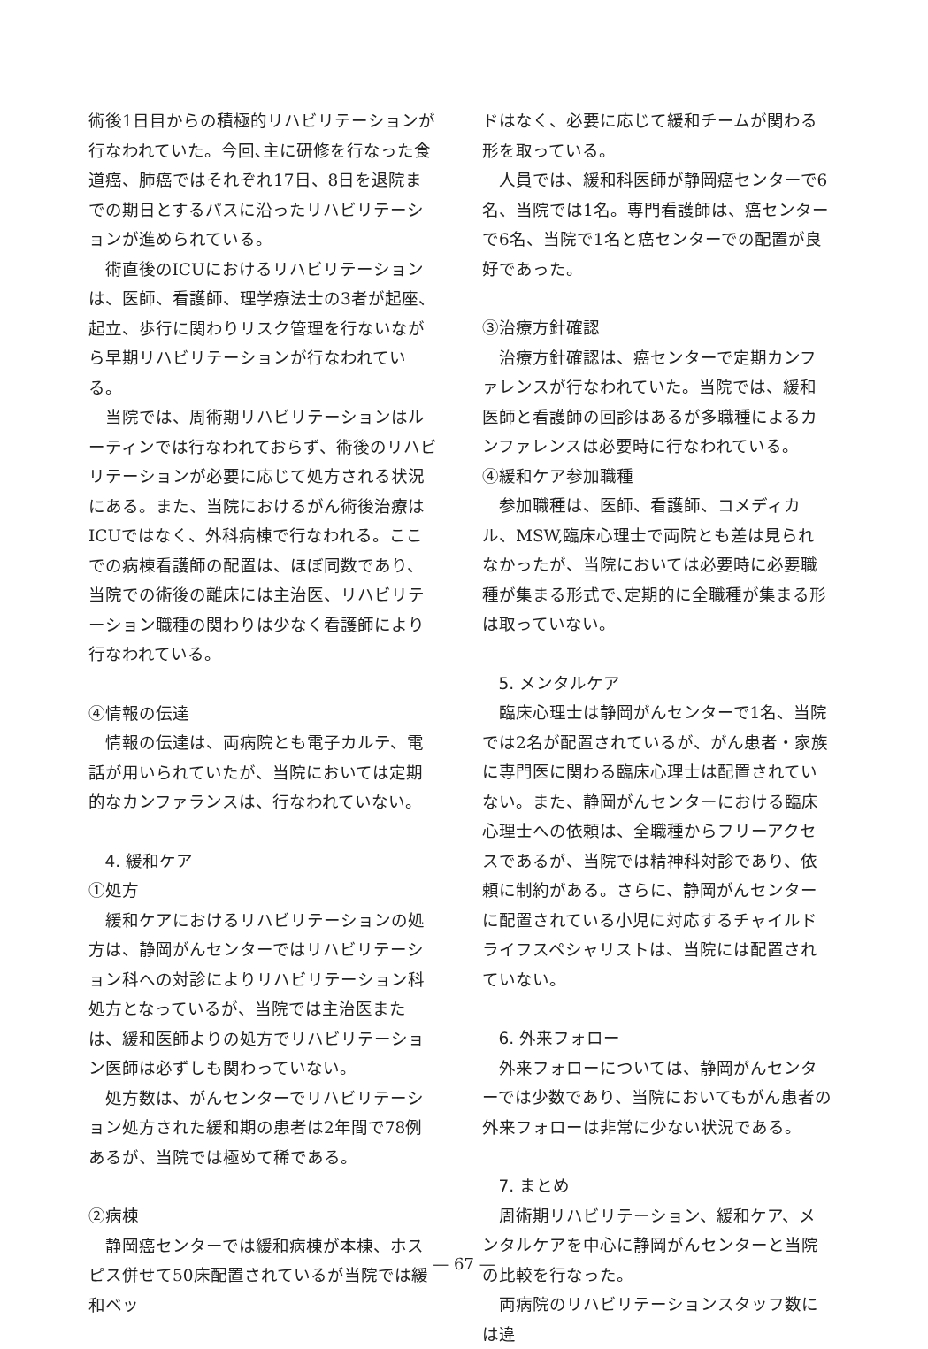術後1日目からの積極的リハビリテーションが行なわれていた。今回､主に研修を行なった食道癌、肺癌ではそれぞれ17日、8日を退院までの期日とするパスに沿ったリハビリテーションが進められている。
術直後のICUにおけるリハビリテーションは、医師、看護師、理学療法士の3者が起座、起立、歩行に関わりリスク管理を行ないながら早期リハビリテーションが行なわれている。
当院では、周術期リハビリテーションはルーティンでは行なわれておらず、術後のリハビリテーションが必要に応じて処方される状況にある。また、当院におけるがん術後治療はICUではなく、外科病棟で行なわれる。ここでの病棟看護師の配置は、ほぼ同数であり、当院での術後の離床には主治医、リハビリテーション職種の関わりは少なく看護師により行なわれている。
④情報の伝達
情報の伝達は、両病院とも電子カルテ、電話が用いられていたが、当院においては定期的なカンファランスは、行なわれていない。
4. 緩和ケア
①処方
緩和ケアにおけるリハビリテーションの処方は、静岡がんセンターではリハビリテーション科への対診によりリハビリテーション科処方となっているが、当院では主治医または、緩和医師よりの処方でリハビリテーション医師は必ずしも関わっていない。
処方数は、がんセンターでリハビリテーション処方された緩和期の患者は2年間で78例あるが、当院では極めて稀である。
②病棟
静岡癌センターでは緩和病棟が本棟、ホスピス併せて50床配置されているが当院では緩和ベッ
ドはなく、必要に応じて緩和チームが関わる形を取っている。
人員では、緩和科医師が静岡癌センターで6名、当院では1名。専門看護師は、癌センターで6名、当院で1名と癌センターでの配置が良好であった。
③治療方針確認
治療方針確認は、癌センターで定期カンファレンスが行なわれていた。当院では、緩和医師と看護師の回診はあるが多職種によるカンファレンスは必要時に行なわれている。
④緩和ケア参加職種
参加職種は、医師、看護師、コメディカル、MSW,臨床心理士で両院とも差は見られなかったが、当院においては必要時に必要職種が集まる形式で､定期的に全職種が集まる形は取っていない。
5. メンタルケア
臨床心理士は静岡がんセンターで1名、当院では2名が配置されているが、がん患者・家族に専門医に関わる臨床心理士は配置されていない。また、静岡がんセンターにおける臨床心理士への依頼は、全職種からフリーアクセスであるが、当院では精神科対診であり、依頼に制約がある。さらに、静岡がんセンターに配置されている小児に対応するチャイルドライフスペシャリストは、当院には配置されていない。
6. 外来フォロー
外来フォローについては、静岡がんセンターでは少数であり、当院においてもがん患者の外来フォローは非常に少ない状況である。
7. まとめ
周術期リハビリテーション、緩和ケア、メンタルケアを中心に静岡がんセンターと当院の比較を行なった。
両病院のリハビリテーションスタッフ数には違
— 67 —